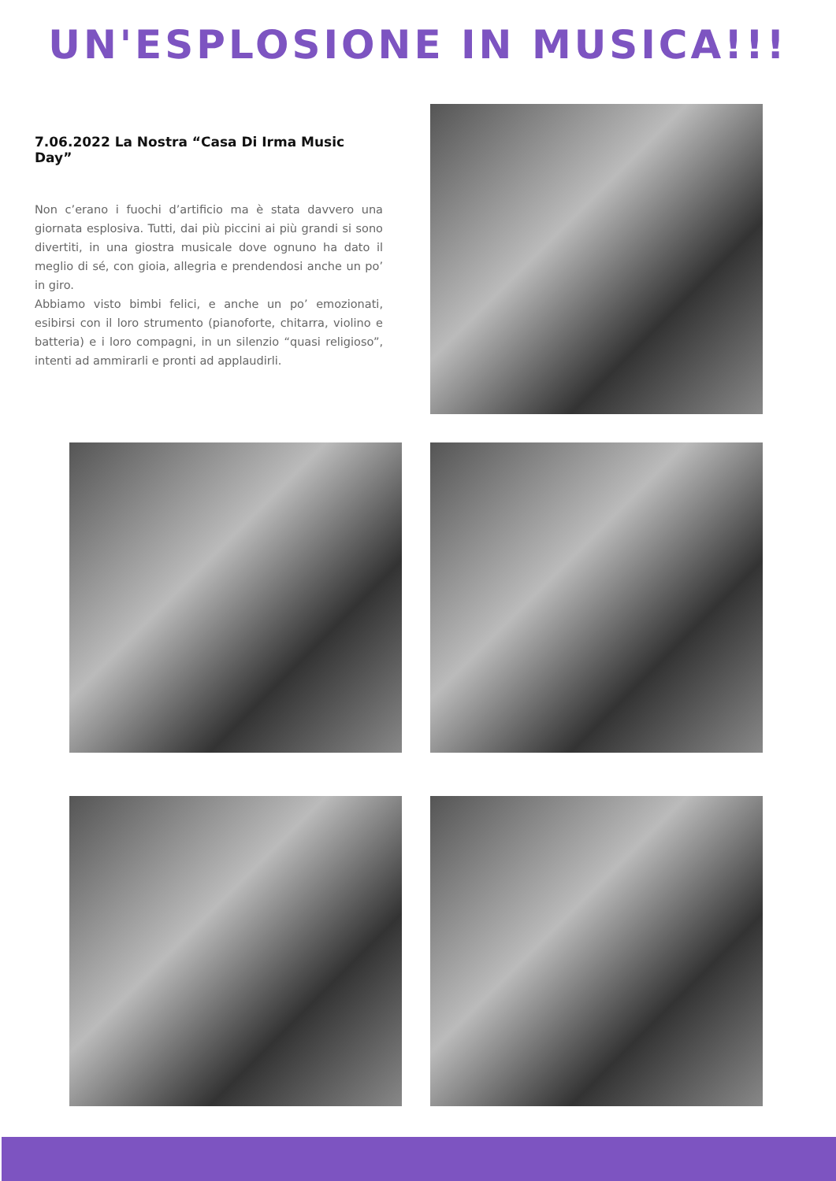UN'ESPLOSIONE IN MUSICA!!!
7.06.2022 La Nostra “Casa Di Irma Music Day”
Non c’erano i fuochi d’artificio ma è stata davvero una giornata esplosiva. Tutti, dai più piccini ai più grandi si sono divertiti, in una giostra musicale dove ognuno ha dato il meglio di sé, con gioia, allegria e prendendosi anche un po’ in giro.
Abbiamo visto bimbi felici, e anche un po’ emozionati, esibirsi con il loro strumento (pianoforte, chitarra, violino e batteria) e i loro compagni, in un silenzio “quasi religioso”, intenti ad ammirarli e pronti ad applaudirli.